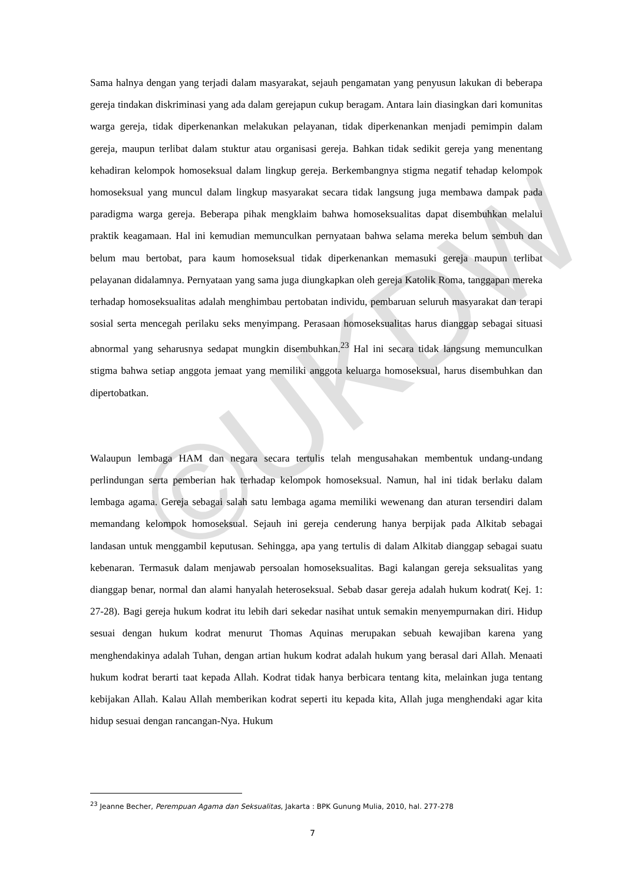©UKDW
Sama halnya dengan yang terjadi dalam masyarakat, sejauh pengamatan yang penyusun lakukan di beberapa gereja tindakan diskriminasi yang ada dalam gerejapun cukup beragam. Antara lain diasingkan dari komunitas warga gereja, tidak diperkenankan melakukan pelayanan, tidak diperkenankan menjadi pemimpin dalam gereja, maupun terlibat dalam stuktur atau organisasi gereja. Bahkan tidak sedikit gereja yang menentang kehadiran kelompok homoseksual dalam lingkup gereja. Berkembangnya stigma negatif tehadap kelompok homoseksual yang muncul dalam lingkup masyarakat secara tidak langsung juga membawa dampak pada paradigma warga gereja. Beberapa pihak mengklaim bahwa homoseksualitas dapat disembuhkan melalui praktik keagamaan. Hal ini kemudian memunculkan pernyataan bahwa selama mereka belum sembuh dan belum mau bertobat, para kaum homoseksual tidak diperkenankan memasuki gereja maupun terlibat pelayanan didalamnya. Pernyataan yang sama juga diungkapkan oleh gereja Katolik Roma, tanggapan mereka terhadap homoseksualitas adalah menghimbau pertobatan individu, pembaruan seluruh masyarakat dan terapi sosial serta mencegah perilaku seks menyimpang. Perasaan homoseksualitas harus dianggap sebagai situasi abnormal yang seharusnya sedapat mungkin disembuhkan.<sup>23</sup> Hal ini secara tidak langsung memunculkan stigma bahwa setiap anggota jemaat yang memiliki anggota keluarga homoseksual, harus disembuhkan dan dipertobatkan.
Walaupun lembaga HAM dan negara secara tertulis telah mengusahakan membentuk undang-undang perlindungan serta pemberian hak terhadap kelompok homoseksual. Namun, hal ini tidak berlaku dalam lembaga agama. Gereja sebagai salah satu lembaga agama memiliki wewenang dan aturan tersendiri dalam memandang kelompok homoseksual. Sejauh ini gereja cenderung hanya berpijak pada Alkitab sebagai landasan untuk menggambil keputusan. Sehingga, apa yang tertulis di dalam Alkitab dianggap sebagai suatu kebenaran. Termasuk dalam menjawab persoalan homoseksualitas. Bagi kalangan gereja seksualitas yang dianggap benar, normal dan alami hanyalah heteroseksual. Sebab dasar gereja adalah hukum kodrat( Kej. 1: 27-28). Bagi gereja hukum kodrat itu lebih dari sekedar nasihat untuk semakin menyempurnakan diri. Hidup sesuai dengan hukum kodrat menurut Thomas Aquinas merupakan sebuah kewajiban karena yang menghendakinya adalah Tuhan, dengan artian hukum kodrat adalah hukum yang berasal dari Allah. Menaati hukum kodrat berarti taat kepada Allah. Kodrat tidak hanya berbicara tentang kita, melainkan juga tentang kebijakan Allah. Kalau Allah memberikan kodrat seperti itu kepada kita, Allah juga menghendaki agar kita hidup sesuai dengan rancangan-Nya. Hukum
<sup>23</sup> Jeanne Becher, Perempuan Agama dan Seksualitas, Jakarta : BPK Gunung Mulia, 2010, hal. 277-278
7